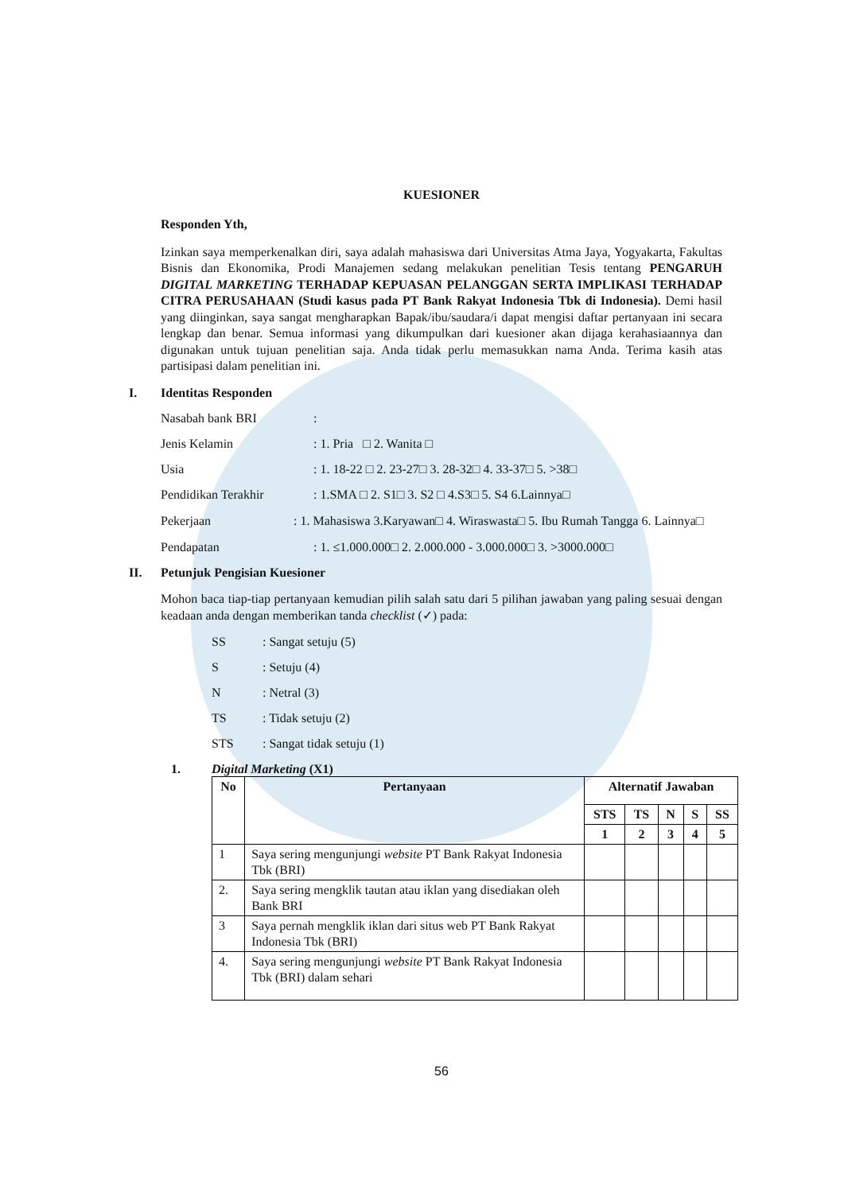KUESIONER
Responden Yth,
Izinkan saya memperkenalkan diri, saya adalah mahasiswa dari Universitas Atma Jaya, Yogyakarta, Fakultas Bisnis dan Ekonomika, Prodi Manajemen sedang melakukan penelitian Tesis tentang PENGARUH DIGITAL MARKETING TERHADAP KEPUASAN PELANGGAN SERTA IMPLIKASI TERHADAP CITRA PERUSAHAAN (Studi kasus pada PT Bank Rakyat Indonesia Tbk di Indonesia). Demi hasil yang diinginkan, saya sangat mengharapkan Bapak/ibu/saudara/i dapat mengisi daftar pertanyaan ini secara lengkap dan benar. Semua informasi yang dikumpulkan dari kuesioner akan dijaga kerahasiaannya dan digunakan untuk tujuan penelitian saja. Anda tidak perlu memasukkan nama Anda. Terima kasih atas partisipasi dalam penelitian ini.
I. Identitas Responden
Nasabah bank BRI :
Jenis Kelamin : 1. Pria □ 2. Wanita □
Usia : 1. 18-22 □ 2. 23-27□ 3. 28-32□ 4. 33-37□ 5. >38□
Pendidikan Terakhir : 1.SMA □ 2. S1□ 3. S2 □ 4.S3□ 5. S4 6.Lainnya□
Pekerjaan : 1. Mahasiswa 3.Karyawan□ 4. Wiraswasta□ 5. Ibu Rumah Tangga 6. Lainnya□
Pendapatan : 1. ≤1.000.000□ 2. 2.000.000 - 3.000.000□ 3. >3000.000□
II. Petunjuk Pengisian Kuesioner
Mohon baca tiap-tiap pertanyaan kemudian pilih salah satu dari 5 pilihan jawaban yang paling sesuai dengan keadaan anda dengan memberikan tanda checklist (✓) pada:
SS : Sangat setuju (5)
S : Setuju (4)
N : Netral (3)
TS : Tidak setuju (2)
STS : Sangat tidak setuju (1)
1. Digital Marketing (X1)
| No | Pertanyaan | Alternatif Jawaban | | | | |
| --- | --- | --- | --- | --- | --- | --- |
| | | STS | TS | N | S | SS |
| | | 1 | 2 | 3 | 4 | 5 |
| 1 | Saya sering mengunjungi website PT Bank Rakyat Indonesia Tbk (BRI) | | | | | |
| 2. | Saya sering mengklik tautan atau iklan yang disediakan oleh Bank BRI | | | | | |
| 3 | Saya pernah mengklik iklan dari situs web PT Bank Rakyat Indonesia Tbk (BRI) | | | | | |
| 4. | Saya sering mengunjungi website PT Bank Rakyat Indonesia Tbk (BRI) dalam sehari | | | | | |
56